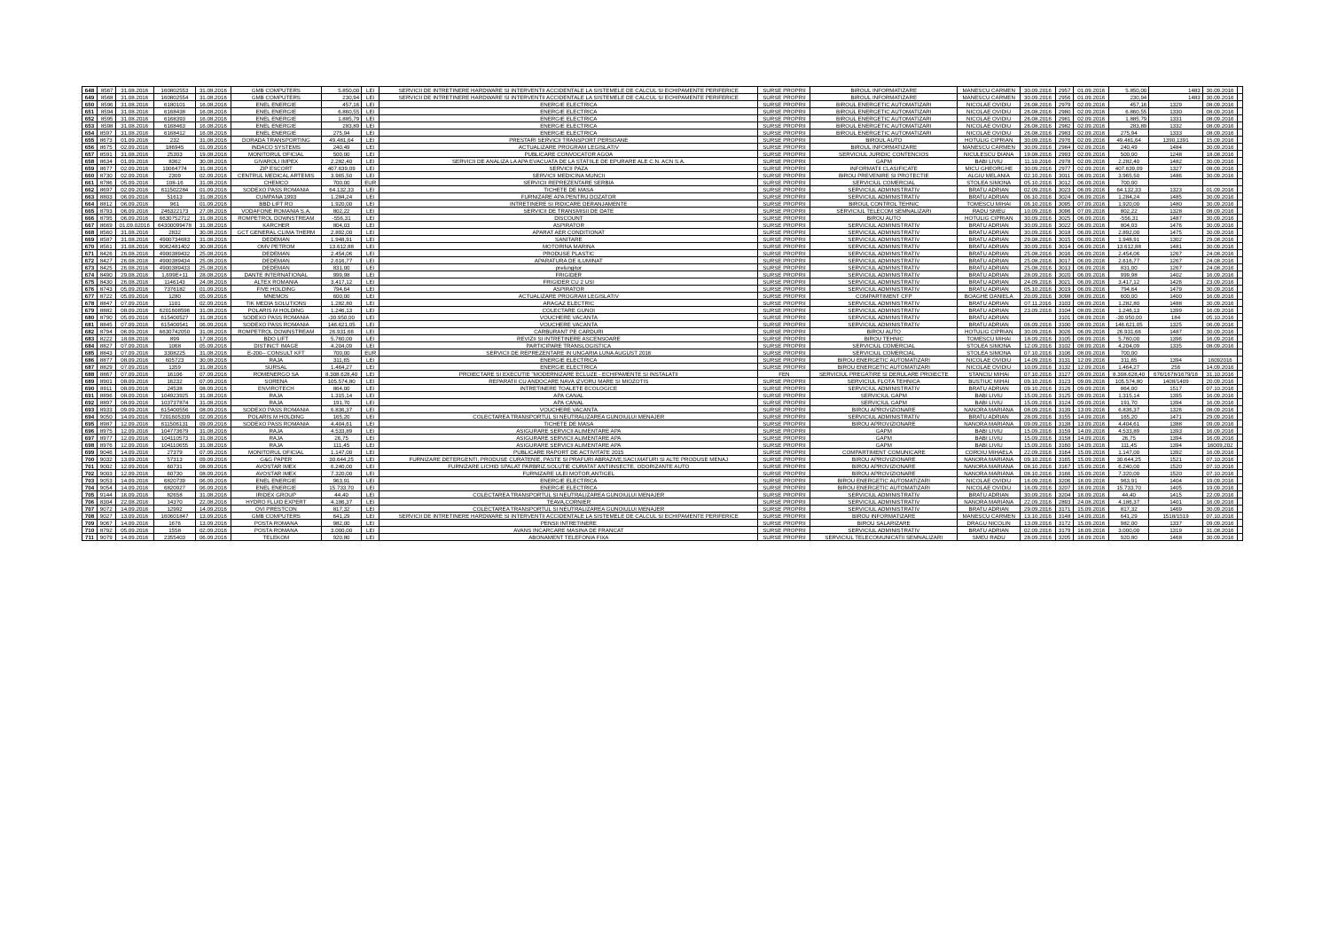| 648 | 8567 | 31.08.2016 | 160802553 | 31.08.2016 | GMB COMPUTERS | 5.850,00 | LEI | SERVICII DE INTRETINERE HARDWARE SI INTERVENTII ACCIDENTALE LA SISTEMELE DE CALCUL SI ECHIPAMENTE PERIFERICE | SURSE PROPRII | BIROUL INFORMATIZARE | MANESCU CARMEN | 30.09.2016 | 2957 | 01.09.2016 | 5.850,00 | 1483 | 30.09.2016 | |
| 649 | 8568 | 31.08.2016 | 160802554 | 31.08.2016 | GMB COMPUTERS | 230,94 | LEI | SERVICII DE INTRETINERE HARDWARE SI INTERVENTII ACCIDENTALE LA SISTEMELE DE CALCUL SI ECHIPAMENTE PERIFERICE | SURSE PROPRII | BIROUL INFORMATIZARE | MANESCU CARMEN | 30.09.2016 | 2956 | 01.09.2016 | 230,94 | 1483 | 30.09.2016 | |
| 650 | 8596 | 31.08.2016 | 6180101 | 16.08.2016 | ENEL ENERGIE | 457,16 | LEI | ENERGIE ELECTRICA | SURSE PROPRII | BIROUL ENERGETIC AUTOMATIZARI | NICOLAE OVIDIU | 26.08.2016 | 2979 | 02.09.2016 | 457,16 | 1329 | 08.09.2016 | |
| 651 | 8594 | 31.08.2016 | 6168438 | 16.08.2016 | ENEL ENERGIE | 6.860,55 | LEI | ENERGIE ELECTRICA | SURSE PROPRII | BIROUL ENERGETIC AUTOMATIZARI | NICOLAE OVIDIU | 26.08.2016 | 2980 | 02.09.2016 | 6.860,55 | 1330 | 08.09.2016 | |
| 652 | 8595 | 31.08.2016 | 6168393 | 16.08.2016 | ENEL ENERGIE | 1.885,79 | LEI | ENERGIE ELECTRICA | SURSE PROPRII | BIROUL ENERGETIC AUTOMATIZARI | NICOLAE OVIDIU | 26.08.2016 | 2981 | 02.09.2016 | 1.885,79 | 1331 | 08.09.2016 | |
| 653 | 8598 | 31.08.2016 | 6168463 | 16.08.2016 | ENEL ENERGIE | 283,89 | LEI | ENERGIE ELECTRICA | SURSE PROPRII | BIROUL ENERGETIC AUTOMATIZARI | NICOLAE OVIDIU | 26.08.2016 | 2982 | 02.09.2016 | 283,89 | 1332 | 08.09.2016 | |
| 654 | 8597 | 31.08.2016 | 6168412 | 16.08.2016 | ENEL ENERGIE | 275,94 | LEI | ENERGIE ELECTRICA | SURSE PROPRII | BIROUL ENERGETIC AUTOMATIZARI | NICOLAE OVIDIU | 26.08.2016 | 2983 | 02.09.2016 | 275,94 | 1333 | 08.09.2016 | |
| 655 | 8673 | 01.09.2016 | 232 | 31.08.2016 | DORADA TRANSPORTING | 49.481,64 | LEI | PRESTARI SERVICII TRANSPORT PERSOANE | SURSE PROPRII | BIROUL AUTO | HOTULIG CIPRIAN | 30.09.2016 | 2976 | 02.09.2016 | 49.481,64 | 1390,1391 | 15.09.2016 | |
| 656 | 8675 | 02.09.2016 | 186945 | 01.09.2016 | INDACO SYSTEMS | 240,49 | LEI | ACTUALIZARE PROGRAM LEGISLATIV | SURSE PROPRII | BIROUL INFORMATIZARE | MANESCU CARMEN | 30.09.2016 | 2984 | 02.09.2016 | 240,49 | 1484 | 30.09.2016 | |
| 657 | 8591 | 31.08.2016 | 25303 | 19.08.2016 | MONITORUL OFICIAL | 500,00 | LEI | PUBLICARE CONVOCATOR AGOA | SURSE PROPRII | SERVICIUL JURIDIC CONTENCIOS | NICULESCU DIANA | 19.08.2016 | 2993 | 02.09.2016 | 500,00 | 1248 | 18.08.2016 | |
| 658 | 8634 | 01.09.2016 | 8362 | 30.08.2016 | GIVAROLI IMPEX | 2.282,40 | LEI | SERVICII DE ANALIZA LA APA EVACUATA DE LA STATIILE DE EPURARE ALE C.N. ACN S.A. | SURSE PROPRII | GAPM | BABI LIVIU | 11.10.2016 | 2978 | 02.09.2016 | 2.282,40 | 1482 | 30.09.2016 | |
| 659 | 8677 | 02.09.2016 | 10064774 | 31.08.2016 | ZIP ESCORT | 407.639,09 | LEI | SERVICII PAZA | SURSE PROPRII | INFORMATII CLASIFICATE | MICU GHEORGHE | 30.09.2016 | 2977 | 02.09.2016 | 407.639,09 | 1327 | 08.09.2016 | |
| 660 | 8730 | 02.09.2016 | 2309 | 02.09.2016 | CENTRUL MEDICAL ARTEMIS | 3.965,50 | LEI | SERVICII MEDICINA MUNCII | SURSE PROPRII | BIROU PREVENIRE SI PROTECTIE | ALGIU MELANIA | 02.10.2016 | 3011 | 06.09.2016 | 3.965,50 | 1486 | 30.09.2016 | |
| 661 | 8786 | 05.09.2016 | 108-16 | 31.08.2016 | CHEMCO | 700,00 | EUR | SERVICII REPREZENTARE SERBIA | SURSE PROPRII | SERVICIUL COMERCIAL | STOLEA SIMONA | 05.10.2016 | 3012 | 06.09.2016 | 700,00 | | | |
| 662 | 8697 | 02.09.2016 | 611502284 | 01.09.2016 | SODEXO PASS ROMANIA | 64.132,33 | LEI | TICHETE DE MASA | SURSE PROPRII | SERVICIUL ADMINISTRATIV | BRATU ADRIAN | 02.09.2016 | 3023 | 06.09.2016 | 64.132,33 | 1323 | 01.09.2016 | |
| 663 | 8803 | 06.09.2016 | 51613 | 31.08.2016 | CUMPANA 1993 | 1.284,24 | LEI | FURNIZARE APA PENTRU DOZATOR | SURSE PROPRII | SERVICIUL ADMINISTRATIV | BRATU ADRIAN | 06.10.2016 | 3024 | 06.09.2016 | 1.284,24 | 1485 | 30.09.2016 | |
| 664 | 8812 | 06.09.2016 | 961 | 01.09.2016 | BBD LIFT RO | 1.920,00 | LEI | INTRETINERE SI RIDICARE DERANJAMENTE | SURSE PROPRII | BIROUL CONTROL TEHNIC | TOMESCU MIHAI | 06.10.2016 | 3095 | 07.09.2016 | 1.920,00 | 1480 | 30.09.2016 | |
| 665 | 8793 | 06.09.2016 | 246322173 | 27.08.2016 | VODAFONE ROMANIA S.A. | 802,22 | LEI | SERVICII DE TRANSMISII DE DATE | SURSE PROPRII | SERVICIUL TELECOM SEMNALIZARI | RADU SMEU | 10.09.2016 | 3096 | 07.09.2016 | 802,22 | 1328 | 08.09.2016 | |
| 666 | 8795 | 06.09.2016 | 6630752712 | 31.08.2016 | ROMPETROL DOWNSTREAM | -556,31 | LEI | DISCOUNT | SURSE PROPRII | BIROU AUTO | HOTULIG CIPRIAN | 30.09.2016 | 3025 | 06.09.2016 | -556,31 | 1487 | 30.09.2016 | |
| 667 | 8669 | 01.09.02016 | 64300099478 | 31.08.2016 | KARCHER | 804,03 | LEI | ASPIRATOR | SURSE PROPRII | SERVICIUL ADMINISTRATIV | BRATU ADRIAN | 30.09.2016 | 3022 | 06.09.2016 | 804,03 | 1476 | 30.09.2016 | |
| 668 | 8560 | 31.08.2016 | 2832 | 30.08.2016 | GCT GENERAL CLIMA THERM | 2.892,00 | LEI | APARAT AER CONDITIONAT | SURSE PROPRII | SERVICIUL ADMINISTRATIV | BRATU ADRIAN | 30.09.2016 | 3018 | 06.09.2016 | 2.892,00 | 1475 | 30.09.2016 | |
| 669 | 8587 | 31.08.2016 | 4900734683 | 31.08.2016 | DEDEMAN | 1.948,91 | LEI | SANITARE | SURSE PROPRII | SERVICIUL ADMINISTRATIV | BRATU ADRIAN | 29.08.2016 | 3015 | 06.09.2016 | 1.948,91 | 1302 | 29.08.2016 | |
| 670 | 8561 | 31.08.2016 | 9062481402 | 30.08.2016 | OMV PETROM | 13.612,88 | LEI | MOTORINA MARINA | SURSE PROPRII | SERVICIUL ADMINISTRATIV | BRATU ADRIAN | 30.09.2016 | 3014 | 06.09.2016 | 13.612,88 | 1481 | 30.09.2016 | |
| 671 | 8426 | 26.08.2016 | 4900389432 | 25.08.2016 | DEDEMAN | 2.454,06 | LEI | PRODUSE PLASTIC | SURSE PROPRII | SERVICIUL ADMINISTRATIV | BRATU ADRIAN | 25.08.2016 | 3016 | 06.09.2016 | 2.454,06 | 1267 | 24.08.2016 | |
| 672 | 8427 | 26.08.2016 | 4900389434 | 25.08.2016 | DEDEMAN | 2.616,77 | LEI | APARATURA DE ILUMINAT | SURSE PROPRII | SERVICIUL ADMINISTRATIV | BRATU ADRIAN | 25.08.2016 | 3017 | 06.09.2016 | 2.616,77 | 1267 | 24.08.2016 | |
| 673 | 8425 | 26.08.2016 | 4900389433 | 25.08.2016 | DEDEMAN | 831,00 | LEI | prelungitor | SURSE PROPRII | SERVICIUL ADMINISTRATIV | BRATU ADRIAN | 25.08.2016 | 3013 | 06.09.2016 | 831,00 | 1267 | 24.08.2016 | |
| 674 | 8490 | 29.08.2016 | 1,699E+11 | 28.08.2016 | DANTE INTERNATIONAL | 999,98 | LEI | FRIGIDER | SURSE PROPRII | SERVICIUL ADMINISTRATIV | BRATU ADRIAN | 28.09.2016 | 3020 | 06.09.2016 | 999,98 | 1402 | 16.09.2016 | |
| 675 | 8430 | 26.08.2016 | 1146143 | 24.08.2016 | ALTEX ROMANIA | 3.417,12 | LEI | FRIGIDER CU 2 USI | SURSE PROPRII | SERVICIUL ADMINISTRATIV | BRATU ADRIAN | 24.09.2016 | 3021 | 06.09.2016 | 3.417,12 | 1426 | 23.09.2016 | |
| 676 | 8743 | 05.09.2016 | 7376182 | 01.09.2016 | FIVE HOLDING | 794,64 | LEI | ASPIRATOR | SURSE PROPRII | SERVICIUL ADMINISTRATIV | BRATU ADRIAN | 05.10.2016 | 3019 | 06.09.2016 | 794,64 | 1479 | 30.09.2016 | |
| 677 | 8722 | 05.09.2016 | 1280 | 05.09.2016 | MNEMOS | 600,00 | LEI | ACTUALIZARE PROGRAM LEGISLATIV | SURSE PROPRII | COMPARTIMENT CFP | BOAGHE DANIELA | 20.09.2016 | 3098 | 08.09.2016 | 600,00 | 1400 | 16.09.2016 | |
| 678 | 8847 | 07.09.2016 | 1101 | 02.09.2016 | TIK MEDIA SOLUTIONS | 1.282,80 | LEI | ARAGAZ ELECTRIC | SURSE PROPRII | SERVICIUL ADMINISTRATIV | BRATU ADRIAN | 07.11.2016 | 3103 | 08.09.2016 | 1.282,80 | 1488 | 30.09.2016 | |
| 679 | 8882 | 08.09.2016 | 6201608596 | 31.08.2016 | POLARIS M HOLDING | 1.246,13 | LEI | COLECTARE GUNOI | SURSE PROPRII | SERVICIUL ADMINISTRATIV | BRATU ADRIAN | 23.09.2016 | 3104 | 08.09.2016 | 1.246,13 | 1399 | 16.09.2016 | |
| 680 | 8790 | 05.09.2016 | 615400527 | 31.08.2016 | SODEXO PASS ROMANIA | -30.950,00 | LEI | VOUCHERE VACANTA | SURSE PROPRII | SERVICIUL ADMINISTRATIV | BRATU ADRIAN | | 3101 | 08.09.2016 | -30.950,00 | 184 | 05.10.2016 | |
| 681 | 8845 | 07.09.2016 | 615400541 | 06.09.2016 | SODEXO PASS ROMANIA | 146.621,05 | LEI | VOUCHERE VACANTA | SURSE PROPRII | SERVICIUL ADMINISTRATIV | BRATU ADRIAN | 06.09.2016 | 3100 | 08.09.2016 | 146.621,05 | 1325 | 06.09.2016 | |
| 682 | 8794 | 06.09.2016 | 6630742050 | 31.08.2016 | ROMPETROL DOWNSTREAM | 26.931,66 | LEI | CARBURANT PE CARDURI | SURSE PROPRII | BIROU AUTO | HOTULIG CIPRIAN | 30.09.2016 | 3026 | 06.09.2016 | 26.931,66 | 1487 | 30.09.2016 | |
| 683 | 8222 | 18.08.2016 | 899 | 17.08.2016 | BDO LIFT | 5.760,00 | LEI | REVIZII SI INTRETINERE ASCENSOARE | SURSE PROPRII | BIROU TEHNIC | TOMESCU MIHAI | 18.09.2016 | 3105 | 08.09.2016 | 5.760,00 | 1396 | 16.09.2016 | |
| 684 | 8827 | 07.09.2016 | 1068 | 05.09.2016 | DISTINCT IMAGE | 4.204,09 | LEI | PARTICIPARE TRANSLOGISTICA | SURSE PROPRII | SERVICIUL COMERCIAL | STOLEA SIMONA | 12.09.2016 | 3102 | 08.09.2016 | 4.204,09 | 1335 | 08.09.2016 | |
| 685 | 8843 | 07.09.2016 | 3308225 | 31.08.2016 | E-200-- CONSULT KFT | 700,00 | EUR | SERVICII DE REPREZENTARE IN UNGARIA LUNA AUGUST 2016 | SURSE PROPRII | SERVICIUL COMERCIAL | STOLEA SIMONA | 07.10.2016 | 3106 | 08.09.2016 | 700,00 | | | |
| 686 | 8877 | 08.09.2016 | 605723 | 30.08.2016 | RAJA | 311,65 | LEI | ENERGIE ELECTRICA | SURSE PROPRII | BIROU ENERGETIC AUTOMATIZARI | NICOLAE OVIDIU | 14.09.2016 | 3131 | 12.09.2016 | 311,65 | 1394 | 16092016 | |
| 687 | 8829 | 07.09.2016 | 1359 | 31.08.2016 | SURSAL | 1.464,27 | LEI | ENERGIE ELECTRICA | SURSE PROPRII | BIROU ENERGETIC AUTOMATIZARI | NICOLAE OVIDIU | 10.09.2016 | 3132 | 12.09.2016 | 1.464,27 | 256 | 14.09.2016 | |
| 688 | 8867 | 07.09.2016 | 16106 | 07.09.2016 | ROMENERGO SA | 8.308.628,40 | LEI | PROIECTARE SI EXECUTIE "MODERNIZARE ECLUZE - ECHIPAMENTE SI INSTALATII | FEN | SERVICIUL PREGATIRE SI DERULARE PROIECTE | STANCIU MIHAI | 07.10.2016 | 3127 | 09.09.2016 | 8.308.628,40 | 676/1678/1679/16 | 31.10.2016 | |
| 689 | 8901 | 08.09.2016 | 16232 | 07.09.2016 | SORENA | 105.574,80 | LEI | REPARATII CU ANDOCARE NAVA IZVORU MARE SI MIOZOTIS | SURSE PROPRII | SERVICIUL FLOTA TEHNICA | BUSTIUC MIHAI | 09.10.2016 | 3123 | 09.09.2016 | 105.574,80 | 1408/1409 | 20.09.2016 | |
| 690 | 8911 | 08.09.2016 | 24538 | 08.09.2016 | ENVIROTECH | 864,00 | LEI | INTRETINERE TOALETE ECOLOGICE | SURSE PROPRII | SERVICIUL ADMINISTRATIV | BRATU ADRIAN | 09.10.2016 | 3126 | 09.09.2016 | 864,00 | 1517 | 07.10.2016 | |
| 691 | 8896 | 08.09.2016 | 104923925 | 31.08.2016 | RAJA | 1.315,14 | LEI | APA CANAL | SURSE PROPRII | SERVICIUL GAPM | BABI LIVIU | 15.09.2016 | 3125 | 09.09.2016 | 1.315,14 | 1395 | 16.09.2016 | |
| 692 | 8897 | 08.09.2016 | 103737874 | 31.08.2016 | RAJA | 191,70 | LEI | APA CANAL | SURSE PROPRII | SERVICIUL GAPM | BABI LIVIU | 15.09.2016 | 3124 | 09.09.2016 | 191,70 | 1394 | 16.09.2016 | |
| 693 | 8933 | 09.09.2016 | 615400556 | 08.09.2016 | SODEXO PASS ROMANIA | 6.836,37 | LEI | VOUCHERE VACANTA | SURSE PROPRII | BIROU APROVIZIONARE | NANORA MARIANA | 08.09.2016 | 3139 | 13.09.2016 | 6.836,37 | 1326 | 08.09.2016 | |
| 694 | 9050 | 14.09.2016 | 7201605339 | 02.09.2016 | POLARIS M HOLDING | 165,20 | LEI | COLECTAREA TRANSPORTUL SI NEUTRALIZAREA GUNOIULUI MENAJER | SURSE PROPRII | SERVICIUL ADMINISTRATIV | BRATU ADRIAN | 28.09.2016 | 3155 | 14.09.2016 | 165,20 | 1471 | 29.09.2016 | |
| 695 | 8987 | 12.09.2016 | 611506131 | 09.09.2016 | SODEXO PASS ROMANIA | 4.404,61 | LEI | TICHETE DE MASA | SURSE PROPRII | BIROU APROVIZIONARE | NANORA MARIANA | 09.09.2016 | 3138 | 13.09.2016 | 4.404,61 | 1388 | 09.09.2016 | |
| 696 | 8975 | 12.09.2016 | 104773679 | 31.08.2016 | RAJA | 4.533,89 | LEI | ASIGURARE SERVICII ALIMENTARE APA | SURSE PROPRII | GAPM | BABI LIVIU | 15.09.2016 | 3159 | 14.09.2016 | 4.533,89 | 1393 | 16.09.2016 | |
| 697 | 8977 | 12.09.2016 | 104110573 | 31.08.2016 | RAJA | 26,75 | LEI | ASIGURARE SERVICII ALIMENTARE APA | SURSE PROPRII | GAPM | BABI LIVIU | 15.09.2016 | 3158 | 14.09.2016 | 26,75 | 1394 | 16.09.2016 | |
| 698 | 8976 | 12.09.2016 | 104110655 | 31.08.2016 | RAJA | 111,45 | LEI | ASIGURARE SERVICII ALIMENTARE APA | SURSE PROPRII | GAPM | BABI LIVIU | 15.09.2016 | 3160 | 14.09.2016 | 111,45 | 1394 | 16009,202 | |
| 699 | 9046 | 14.09.2016 | 27379 | 07.09.2016 | MONITORUL OFICIAL | 1.147,00 | LEI | PUBLICARE RAPORT DE ACTIVITATE 2015 | SURSE PROPRII | COMPARTIMENT COMUNICARE | COROIU MIHAELA | 22.09.2016 | 3164 | 15.09.2016 | 1.147,00 | 1392 | 16.09.2016 | |
| 700 | 9032 | 13.09.2016 | 57313 | 09.09.2016 | G&G PAPER | 30.644,25 | LEI | FURNIZARE DETERGENTI, PRODUSE CURATENIE, PASTE SI PRAFURI ABRAZIVE,SACI,MATURI SI ALTE PRODUSE MENAJ | SURSE PROPRII | BIROU APROVIZIONARE | NANORA MARIANA | 09.10.2016 | 3165 | 15.09.2016 | 30.644,25 | 1521 | 07.10.2016 | |
| 701 | 9002 | 12.09.2016 | 60731 | 08.09.2016 | AVOSTAR IMEX | 6.240,00 | LEI | FURNIZARE LICHID SPALAT PARBRIZ,SOLUTIE CURATAT ANTIINSECTE, ODORIZANTE AUTO | SURSE PROPRII | BIROU APROVIZIONARE | NANORA MARIANA | 08.10.2016 | 3167 | 15.09.2016 | 6.240,00 | 1520 | 07.10.2016 | |
| 702 | 9003 | 12.09.2016 | 60730 | 08.09.2016 | AVOSTAR IMEX | 7.320,00 | LEI | FURNIZARE ULEI MOTOR,ANTIGEL | SURSE PROPRII | BIROU APROVIZIONARE | NANORA MARIANA | 08.10.2016 | 3166 | 15.09.2016 | 7.320,00 | 1520 | 07.10.2016 | |
| 703 | 9053 | 14.09.2016 | 6820739 | 06.09.2016 | ENEL ENERGIE | 963,91 | LEI | ENERGIE ELECTRICA | SURSE PROPRII | BIROU ENERGETIC AUTOMATIZARI | NICOLAE OVIDIU | 16.09.2016 | 3206 | 16.09.2016 | 963,91 | 1404 | 19.09.2016 | |
| 704 | 9054 | 14.09.2016 | 6820927 | 06.09.2016 | ENEL ENERGIE | 15.733,70 | LEI | ENERGIE ELECTRICA | SURSE PROPRII | BIROU ENERGETIC AUTOMATIZARI | NICOLAE OVIDIU | 16.09.2016 | 3207 | 16.09.2016 | 15.733,70 | 1405 | 19.09.2016 | |
| 705 | 9144 | 16.09.2016 | 82658 | 31.08.2016 | IRIDEX GROUP | 44,40 | LEI | COLECTAREA TRANSPORTUL SI NEUTRALIZAREA GUNOIULUI MENAJER | SURSE PROPRII | SERVICIUL ADMINISTRATIV | BRATU ADRIAN | 30.09.2016 | 3204 | 16.09.2016 | 44,40 | 1415 | 22.09.2016 | |
| 706 | 8304 | 22.08.2016 | 14370 | 22.08.2016 | HYDRO FLUID EXPERT | 4.186,37 | LEI | TEAVA,CORNIER | SURSE PROPRII | SERVICIUL ADMINISTRATIV | NANORA MARIANA | 22.09.2016 | 2893 | 24.08.2016 | 4.186,37 | 1401 | 16.09.2016 | |
| 707 | 9072 | 14.09.2016 | 12992 | 14.09.2016 | OVI PRESTCON | 817,32 | LEI | COLECTAREA TRANSPORTUL SI NEUTRALIZAREA GUNOIULUI MENAJER | SURSE PROPRII | SERVICIUL ADMINISTRATIV | BRATU ADRIAN | 29.09.2016 | 3171 | 15.09.2016 | 817,32 | 1469 | 30.09.2016 | |
| 708 | 9027 | 13.09.2016 | 160601847 | 13.09.2016 | GMB COMPUTERS | 641,29 | LEI | SERVICII DE INTRETINERE HARDWARE SI INTERVENTII ACCIDENTALE LA SISTEMELE DE CALCUL SI ECHIPAMENTE PERIFERICE | SURSE PROPRII | BIROU INFORMATIZARE | MANESCU CARMEN | 13.10.2016 | 3148 | 14.09.2016 | 641,29 | 1518/1519 | 07.10.2016 | |
| 709 | 9067 | 14.09.2016 | 1676 | 13.09.2016 | POSTA ROMANA | 982,00 | LEI | PENSII INTRETINERE | SURSE PROPRII | BIROU SALARIZARE | DRAGU NICOLIN | 13.09.2016 | 3172 | 15.09.2016 | 982,00 | 1337 | 09.09.2016 | |
| 710 | 8792 | 05.09.2016 | 1558 | 02.09.2016 | POSTA ROMANA | 3.000,00 | LEI | AVANS INCARCARE MASINA DE FRANCAT | SURSE PROPRII | SERVICIUL ADMINISTRATIV | BRATU ADRIAN | 02.09.2016 | 3179 | 16.09.2016 | 3.000,00 | 1319 | 31.08.2016 | |
| 711 | 9079 | 14.09.2016 | 2355403 | 06.09.2016 | TELEKOM | 920,80 | LEI | ABONAMENT TELEFONIA FIXA | SURSE PROPRII | SERVICIUL TELECOMUNICATII SEMNALIZARI | SMEU RADU | 28.09.2016 | 3205 | 16.09.2016 | 920,80 | 1468 | 30.09.2016 | |